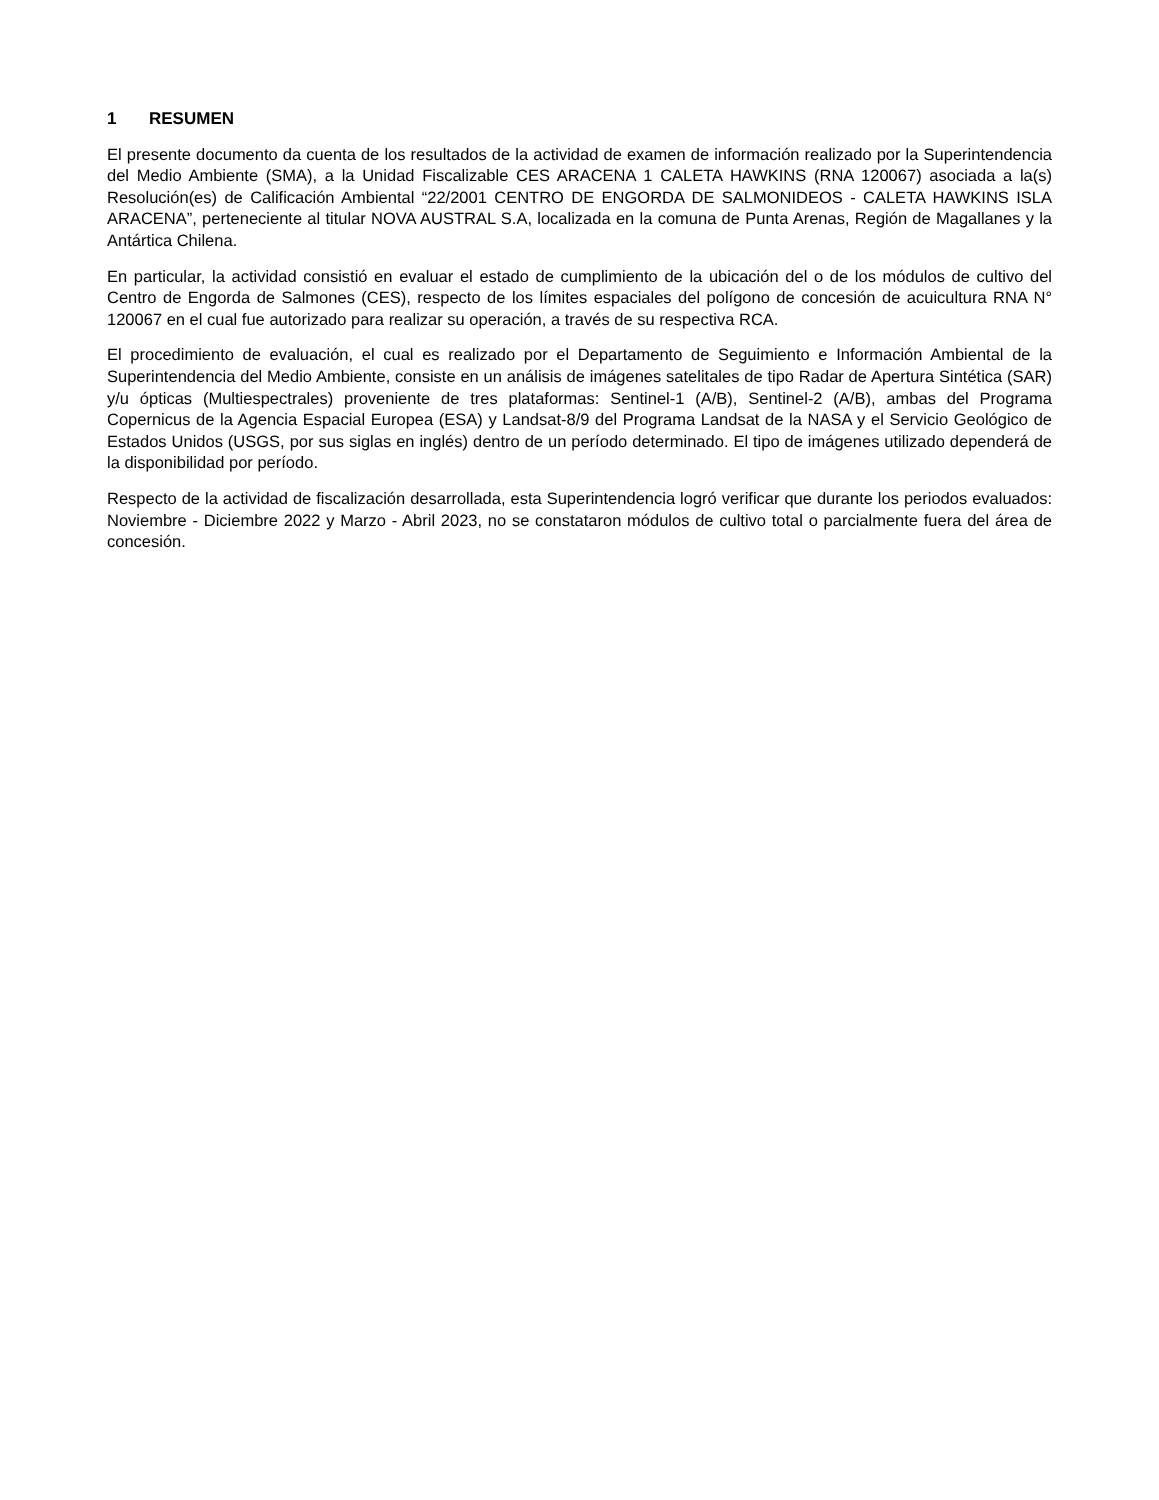1 RESUMEN
El presente documento da cuenta de los resultados de la actividad de examen de información realizado por la Superintendencia del Medio Ambiente (SMA), a la Unidad Fiscalizable CES ARACENA 1 CALETA HAWKINS (RNA 120067) asociada a la(s) Resolución(es) de Calificación Ambiental “22/2001 CENTRO DE ENGORDA DE SALMONIDEOS - CALETA HAWKINS ISLA ARACENA”, perteneciente al titular NOVA AUSTRAL S.A, localizada en la comuna de Punta Arenas, Región de Magallanes y la Antártica Chilena.
En particular, la actividad consistió en evaluar el estado de cumplimiento de la ubicación del o de los módulos de cultivo del Centro de Engorda de Salmones (CES), respecto de los límites espaciales del polígono de concesión de acuicultura RNA N° 120067 en el cual fue autorizado para realizar su operación, a través de su respectiva RCA.
El procedimiento de evaluación, el cual es realizado por el Departamento de Seguimiento e Información Ambiental de la Superintendencia del Medio Ambiente, consiste en un análisis de imágenes satelitales de tipo Radar de Apertura Sintética (SAR) y/u ópticas (Multiespectrales) proveniente de tres plataformas: Sentinel-1 (A/B), Sentinel-2 (A/B), ambas del Programa Copernicus de la Agencia Espacial Europea (ESA) y Landsat-8/9 del Programa Landsat de la NASA y el Servicio Geológico de Estados Unidos (USGS, por sus siglas en inglés) dentro de un período determinado. El tipo de imágenes utilizado dependerá de la disponibilidad por período.
Respecto de la actividad de fiscalización desarrollada, esta Superintendencia logró verificar que durante los periodos evaluados: Noviembre - Diciembre 2022 y Marzo - Abril 2023, no se constataron módulos de cultivo total o parcialmente fuera del área de concesión.